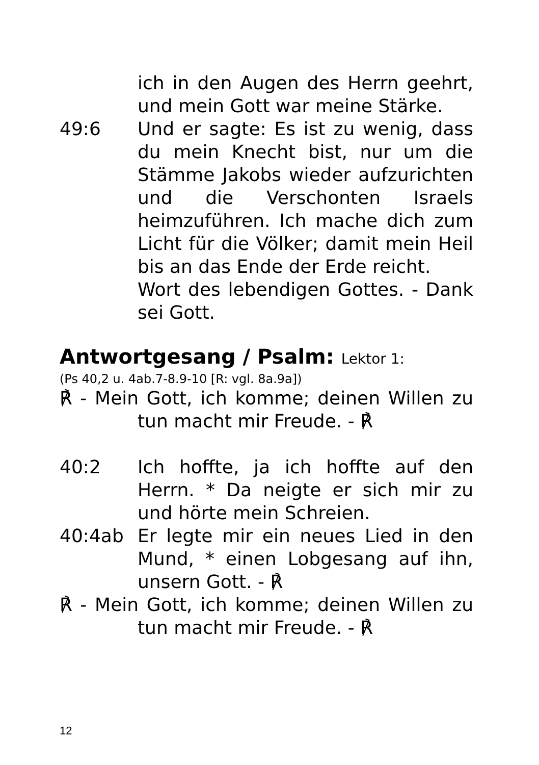ich in den Augen des Herrn geehrt, und mein Gott war meine Stärke.
49:6 Und er sagte: Es ist zu wenig, dass du mein Knecht bist, nur um die Stämme Jakobs wieder aufzurichten und die Verschonten Israels heimzuführen. Ich mache dich zum Licht für die Völker; damit mein Heil bis an das Ende der Erde reicht.
Wort des lebendigen Gottes. - Dank sei Gott.
Antwortgesang / Psalm: Lektor 1:
(Ps 40,2 u. 4ab.7-8.9-10 [R: vgl. 8a.9a])
℟ - Mein Gott, ich komme; deinen Willen zu tun macht mir Freude. - ℟
40:2 Ich hoffte, ja ich hoffte auf den Herrn. * Da neigte er sich mir zu und hörte mein Schreien.
40:4ab Er legte mir ein neues Lied in den Mund, * einen Lobgesang auf ihn, unsern Gott. - ℟
℟ - Mein Gott, ich komme; deinen Willen zu tun macht mir Freude. - ℟
12